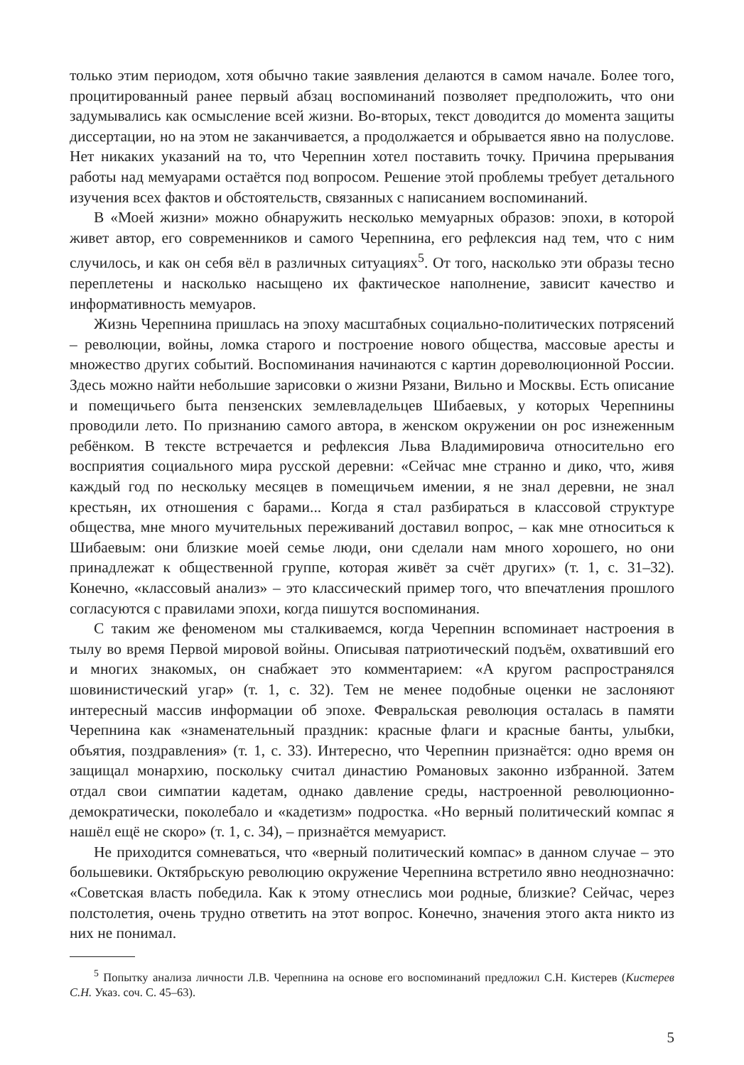только этим периодом, хотя обычно такие заявления делаются в самом начале. Более того, процитированный ранее первый абзац воспоминаний позволяет предположить, что они задумывались как осмысление всей жизни. Во-вторых, текст доводится до момента защиты диссертации, но на этом не заканчивается, а продолжается и обрывается явно на полуслове. Нет никаких указаний на то, что Черепнин хотел поставить точку. Причина прерывания работы над мемуарами остаётся под вопросом. Решение этой проблемы требует детального изучения всех фактов и обстоятельств, связанных с написанием воспоминаний.
В «Моей жизни» можно обнаружить несколько мемуарных образов: эпохи, в которой живет автор, его современников и самого Черепнина, его рефлексия над тем, что с ним случилось, и как он себя вёл в различных ситуациях<sup>5</sup>. От того, насколько эти образы тесно переплетены и насколько насыщено их фактическое наполнение, зависит качество и информативность мемуаров.
Жизнь Черепнина пришлась на эпоху масштабных социально-политических потрясений – революции, войны, ломка старого и построение нового общества, массовые аресты и множество других событий. Воспоминания начинаются с картин дореволюционной России. Здесь можно найти небольшие зарисовки о жизни Рязани, Вильно и Москвы. Есть описание и помещичьего быта пензенских землевладельцев Шибаевых, у которых Черепнины проводили лето. По признанию самого автора, в женском окружении он рос изнеженным ребёнком. В тексте встречается и рефлексия Льва Владимировича относительно его восприятия социального мира русской деревни: «Сейчас мне странно и дико, что, живя каждый год по нескольку месяцев в помещичьем имении, я не знал деревни, не знал крестьян, их отношения с барами... Когда я стал разбираться в классовой структуре общества, мне много мучительных переживаний доставил вопрос, – как мне относиться к Шибаевым: они близкие моей семье люди, они сделали нам много хорошего, но они принадлежат к общественной группе, которая живёт за счёт других» (т. 1, с. 31–32). Конечно, «классовый анализ» – это классический пример того, что впечатления прошлого согласуются с правилами эпохи, когда пишутся воспоминания.
С таким же феноменом мы сталкиваемся, когда Черепнин вспоминает настроения в тылу во время Первой мировой войны. Описывая патриотический подъём, охвативший его и многих знакомых, он снабжает это комментарием: «А кругом распространялся шовинистический угар» (т. 1, с. 32). Тем не менее подобные оценки не заслоняют интересный массив информации об эпохе. Февральская революция осталась в памяти Черепнина как «знаменательный праздник: красные флаги и красные банты, улыбки, объятия, поздравления» (т. 1, с. 33). Интересно, что Черепнин признаётся: одно время он защищал монархию, поскольку считал династию Романовых законно избранной. Затем отдал свои симпатии кадетам, однако давление среды, настроенной революционно-демократически, поколебало и «кадетизм» подростка. «Но верный политический компас я нашёл ещё не скоро» (т. 1, с. 34), – признаётся мемуарист.
Не приходится сомневаться, что «верный политический компас» в данном случае – это большевики. Октябрьскую революцию окружение Черепнина встретило явно неоднозначно: «Советская власть победила. Как к этому отнеслись мои родные, близкие? Сейчас, через полстолетия, очень трудно ответить на этот вопрос. Конечно, значения этого акта никто из них не понимал.
<sup>5</sup> Попытку анализа личности Л.В. Черепнина на основе его воспоминаний предложил С.Н. Кистерев (Кистерев С.Н. Указ. соч. С. 45–63).
5